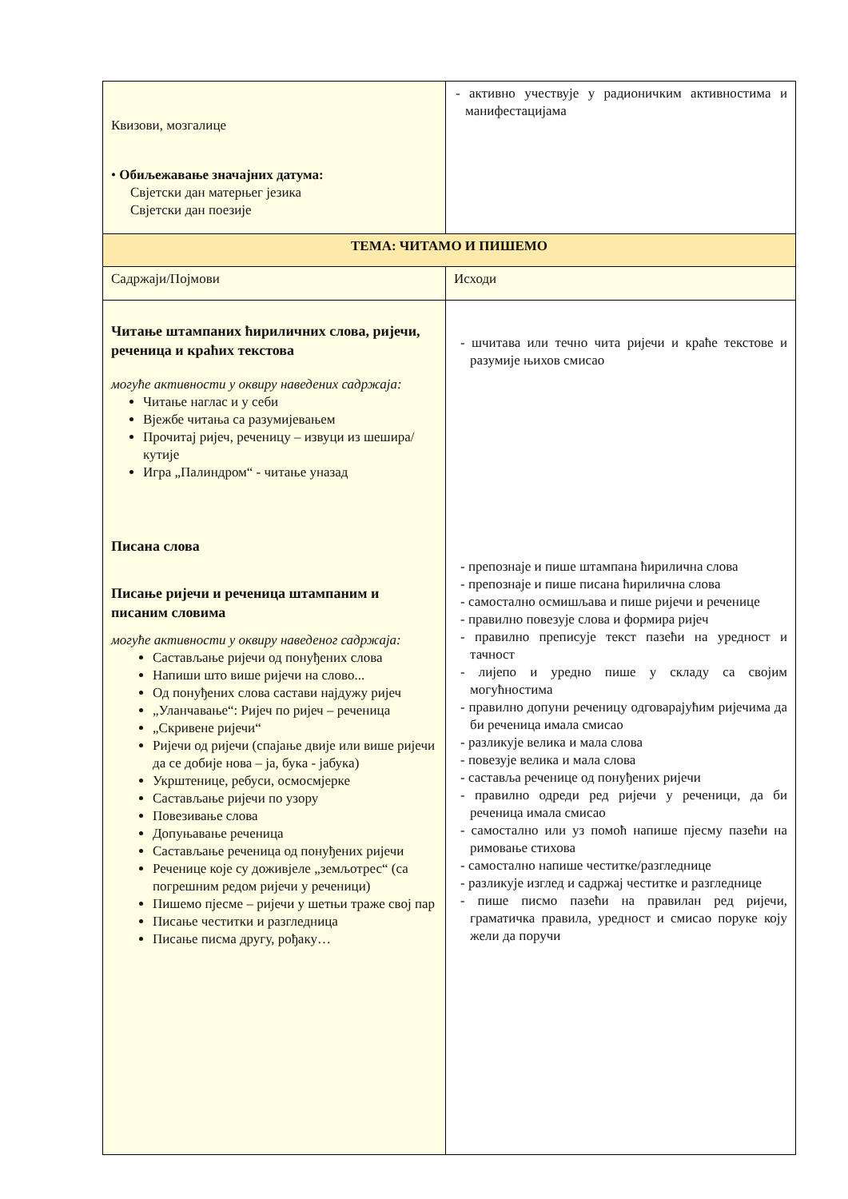| Квизови, мозгалице • Обиљежавање значајних датума: Свјетски дан матерњег језика Свјетски дан поезије | - активно учествује у радионичким активностима и манифестацијама |
| ТЕМА: ЧИТАМО И ПИШЕМО | |
| Садржаји/Појмови | Исходи |
| Читање штампаних ћириличних слова, ријечи, реченица и краћих текстова могуће активности у оквиру наведених садржаја: Читање наглас и у себи Вјежбе читања са разумијевањем Прочитај ријеч, реченицу – извуци из шешира/кутије Игра „Палиндром“ - читање уназад Писана слова Писање ријечи и реченица штампаним и писаним словима могуће активности у оквиру наведеног садржаја: Састављање ријечи од понуђених слова Напиши што више ријечи на слово... Од понуђених слова састави најдужу ријеч „Уланчавање“: Ријеч по ријеч – реченица „Скривене ријечи“ Ријечи од ријечи (спајање двије или више ријечи да се добије нова – ја, бука - јабука) Укрштенице, ребуси, осмосмјерке Састављање ријечи по узору Повезивање слова Допуњавање реченица Састављање реченица од понуђених ријечи Реченице које су доживјеле „земљотрес“ (са погрешним редом ријечи у реченици) Пишемо пјесме – ријечи у шетњи траже свој пар Писање честитки и разгледница Писање писма другу, рођаку… | - шчитава или течно чита ријечи и краће текстове и разумије њихов смисао - препознаје и пише штампана ћирилична слова - препознаје и пише писана ћирилична слова - самостално осмишљава и пише ријечи и реченице - правилно повезује слова и формира ријеч - правилно преписује текст пазећи на уредност и тачност - лијепо и уредно пише у складу са својим могућностима - правилно допуни реченицу одговарајућим ријечима да би реченица имала смисао - разликује велика и мала слова - повезује велика и мала слова - саставља реченице од понуђених ријечи - правилно одреди ред ријечи у реченици, да би реченица имала смисао - самостално или уз помоћ напише пјесму пазећи на римовање стихова - самостално напише честитке/разгледнице - разликује изглед и садржај честитке и разгледнице - пише писмо пазећи на правилан ред ријечи, граматичка правила, уредност и смисао поруке коју жели да поручи |